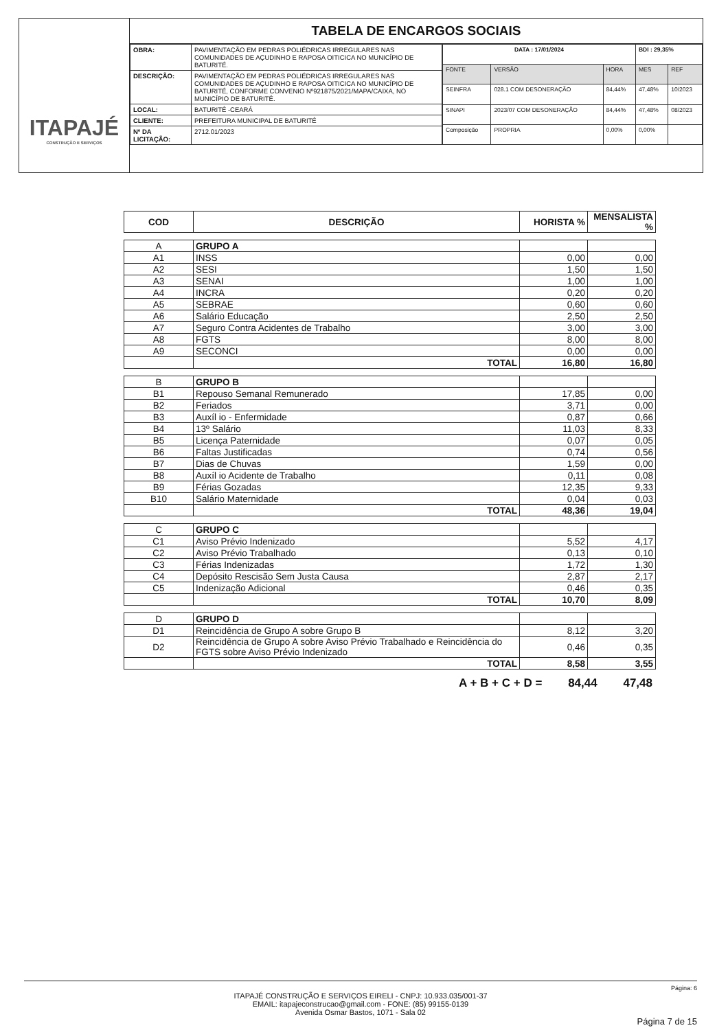ITAPAJÉ
CONSTRUÇÃO E SERVIÇOS
TABELA DE ENCARGOS SOCIAIS
| OBRA: | PAVIMENTAÇÃO EM PEDRAS POLIÉDRICAS IRREGULARES NAS COMUNIDADES DE AÇUDINHO E RAPOSA OITICICA NO MUNICÍPIO DE BATURITÉ. |
| DESCRIÇÃO: | PAVIMENTAÇÃO EM PEDRAS POLIÉDRICAS IRREGULARES NAS COMUNIDADES DE AÇUDINHO E RAPOSA OITICICA NO MUNICÍPIO DE BATURITÉ, CONFORME CONVENIO Nº921875/2021/MAPA/CAIXA, NO MUNICÍPIO DE BATURITÉ. |
| LOCAL: | BATURITÉ -CEARÁ |
| CLIENTE: | PREFEITURA MUNICIPAL DE BATURITÉ |
| Nº DA LICITAÇÃO: | 2712.01/2023 |
| DATA : 17/01/2024 | | | BDI : 29,35% | |
| FONTE | VERSÃO | HORA | MES | REF |
| SEINFRA | 028.1 COM DESONERAÇÃO | 84,44% | 47,48% | 10/2023 |
| SINAPI | 2023/07 COM DESONERAÇÃO | 84,44% | 47,48% | 08/2023 |
| Composição | PROPRIA | 0,00% | 0,00% | |
| COD | DESCRIÇÃO | HORISTA % | MENSALISTA % |
| --- | --- | --- | --- |
| A | GRUPO A | | |
| A1 | INSS | 0,00 | 0,00 |
| A2 | SESI | 1,50 | 1,50 |
| A3 | SENAI | 1,00 | 1,00 |
| A4 | INCRA | 0,20 | 0,20 |
| A5 | SEBRAE | 0,60 | 0,60 |
| A6 | Salário Educação | 2,50 | 2,50 |
| A7 | Seguro Contra Acidentes de Trabalho | 3,00 | 3,00 |
| A8 | FGTS | 8,00 | 8,00 |
| A9 | SECONCI | 0,00 | 0,00 |
| | TOTAL | 16,80 | 16,80 |
| B | GRUPO B | | |
| B1 | Repouso Semanal Remunerado | 17,85 | 0,00 |
| B2 | Feriados | 3,71 | 0,00 |
| B3 | Auxíl io - Enfermidade | 0,87 | 0,66 |
| B4 | 13º Salário | 11,03 | 8,33 |
| B5 | Licença Paternidade | 0,07 | 0,05 |
| B6 | Faltas Justificadas | 0,74 | 0,56 |
| B7 | Dias de Chuvas | 1,59 | 0,00 |
| B8 | Auxíl io Acidente de Trabalho | 0,11 | 0,08 |
| B9 | Férias Gozadas | 12,35 | 9,33 |
| B10 | Salário Maternidade | 0,04 | 0,03 |
| | TOTAL | 48,36 | 19,04 |
| C | GRUPO C | | |
| C1 | Aviso Prévio Indenizado | 5,52 | 4,17 |
| C2 | Aviso Prévio Trabalhado | 0,13 | 0,10 |
| C3 | Férias Indenizadas | 1,72 | 1,30 |
| C4 | Depósito Rescisão Sem Justa Causa | 2,87 | 2,17 |
| C5 | Indenização Adicional | 0,46 | 0,35 |
| | TOTAL | 10,70 | 8,09 |
| D | GRUPO D | | |
| D1 | Reincidência de Grupo A sobre Grupo B | 8,12 | 3,20 |
| D2 | Reincidência de Grupo A sobre Aviso Prévio Trabalhado e Reincidência do FGTS sobre Aviso Prévio Indenizado | 0,46 | 0,35 |
| | TOTAL | 8,58 | 3,55 |
A + B + C + D = 84,44 47,48
Página: 6
ITAPAJÉ CONSTRUÇÃO E SERVIÇOS EIRELI - CNPJ: 10.933.035/001-37
EMAIL: itapajeconstrucao@gmail.com - FONE: (85) 99155-0139
Avenida Osmar Bastos, 1071 - Sala 02
Página 7 de 15